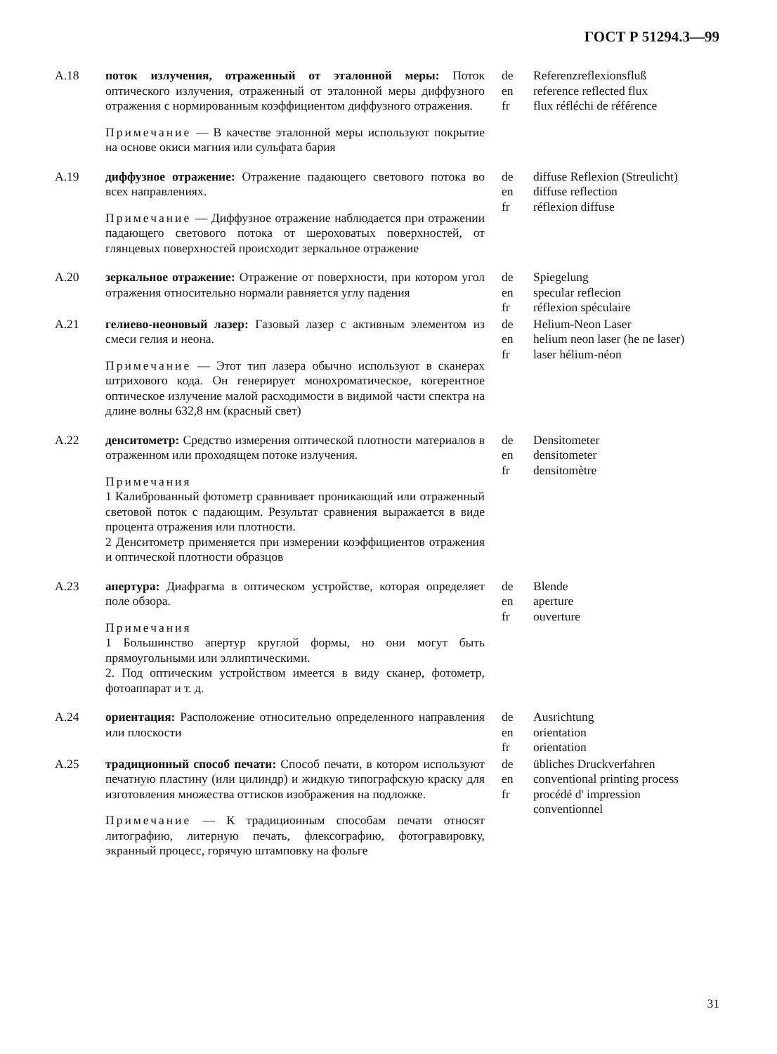ГОСТ Р 51294.3—99
А.18 поток излучения, отраженный от эталонной меры: Поток оптического излучения, отраженный от эталонной меры диффузного отражения с нормированным коэффициентом диффузного отражения.
Примечание — В качестве эталонной меры используют покрытие на основе окиси магния или сульфата бария
de
en
fr
Referenzreflexionsfluß
reference reflected flux
flux réfléchi de référence
А.19 диффузное отражение: Отражение падающего светового потока во всех направлениях.
Примечание — Диффузное отражение наблюдается при отражении падающего светового потока от шероховатых поверхностей, от глянцевых поверхностей происходит зеркальное отражение
de
en
fr
diffuse Reflexion (Streulicht)
diffuse reflection
réflexion diffuse
А.20 зеркальное отражение: Отражение от поверхности, при котором угол отражения относительно нормали равняется углу падения
de
en
fr
Spiegelung
specular reflecion
réflexion spéculaire
А.21 гелиево-неоновый лазер: Газовый лазер с активным элементом из смеси гелия и неона.
Примечание — Этот тип лазера обычно используют в сканерах штрихового кода. Он генерирует монохроматическое, когерентное оптическое излучение малой расходимости в видимой части спектра на длине волны 632,8 нм (красный свет)
de
en
fr
Helium-Neon Laser
helium neon laser (he ne laser)
laser hélium-néon
А.22 денситометр: Средство измерения оптической плотности материалов в отраженном или проходящем потоке излучения.
Примечания
1 Калиброванный фотометр сравнивает проникающий или отраженный световой поток с падающим. Результат сравнения выражается в виде процента отражения или плотности.
2 Денситометр применяется при измерении коэффициентов отражения и оптической плотности образцов
de
en
fr
Densitometer
densitometer
densitomètre
А.23 апертура: Диафрагма в оптическом устройстве, которая определяет поле обзора.
Примечания
1 Большинство апертур круглой формы, но они могут быть прямоугольными или эллиптическими.
2. Под оптическим устройством имеется в виду сканер, фотометр, фотоаппарат и т. д.
de
en
fr
Blende
aperture
ouverture
А.24 ориентация: Расположение относительно определенного направления или плоскости
de
en
fr
Ausrichtung
orientation
orientation
А.25 традиционный способ печати: Способ печати, в котором используют печатную пластину (или цилиндр) и жидкую типографскую краску для изготовления множества оттисков изображения на подложке.
Примечание — К традиционным способам печати относят литографию, литерную печать, флексографию, фотогравировку, экранный процесс, горячую штамповку на фольге
de
en
fr
übliches Druckverfahren
conventional printing process
procédé d' impression
conventionnel
31